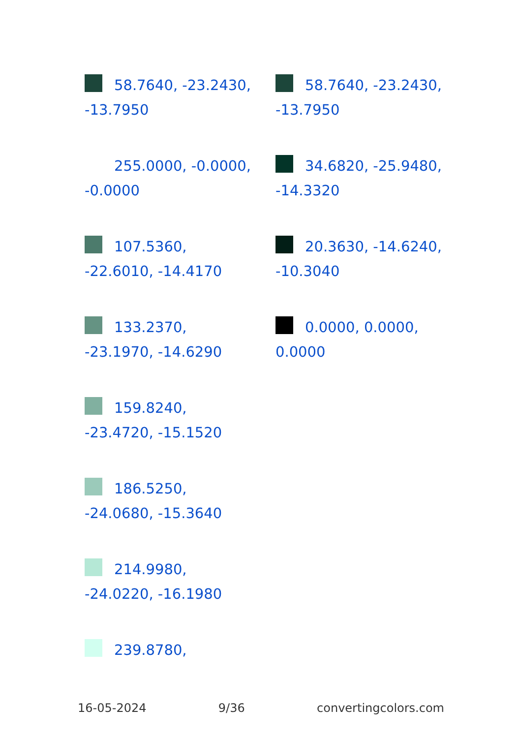58.7640, -23.2430, -13.7950
255.0000, -0.0000, -0.0000
107.5360, -22.6010, -14.4170
133.2370, -23.1970, -14.6290
159.8240, -23.4720, -15.1520
186.5250, -24.0680, -15.3640
214.9980, -24.0220, -16.1980
239.8780,
58.7640, -23.2430, -13.7950
34.6820, -25.9480, -14.3320
20.3630, -14.6240, -10.3040
0.0000, 0.0000, 0.0000
16-05-2024 9/36 convertingcolors.com